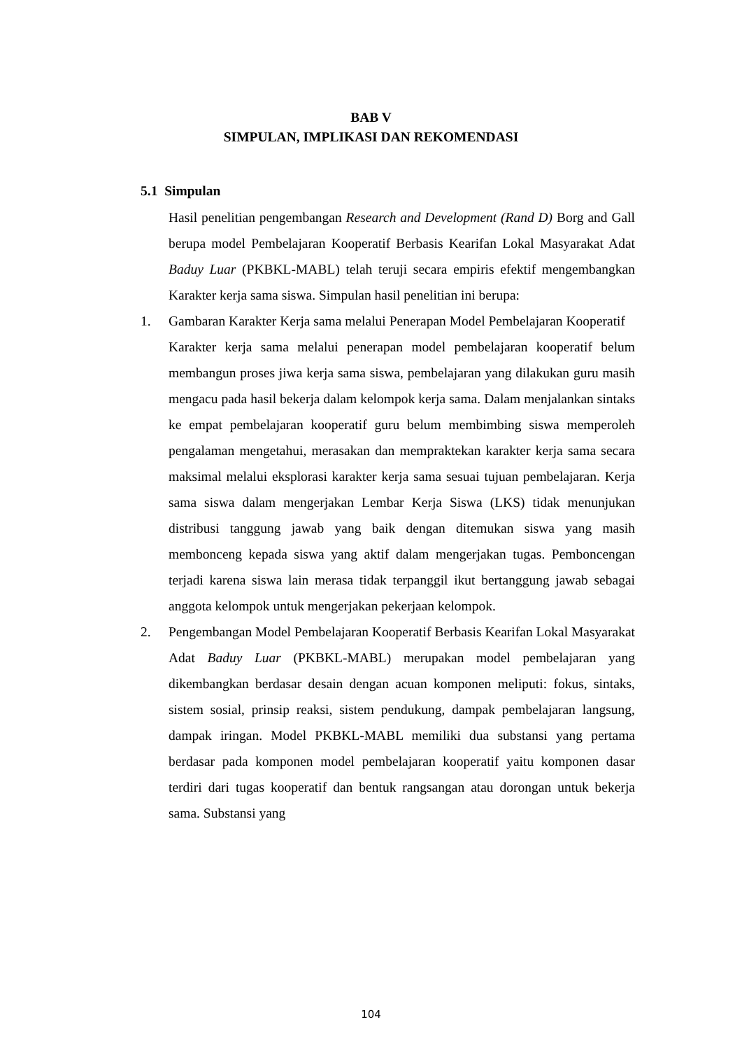BAB V
SIMPULAN, IMPLIKASI DAN REKOMENDASI
5.1 Simpulan
Hasil penelitian pengembangan Research and Development (Rand D) Borg and Gall berupa model Pembelajaran Kooperatif Berbasis Kearifan Lokal Masyarakat Adat Baduy Luar (PKBKL-MABL) telah teruji secara empiris efektif mengembangkan Karakter kerja sama siswa. Simpulan hasil penelitian ini berupa:
1. Gambaran Karakter Kerja sama melalui Penerapan Model Pembelajaran Kooperatif
Karakter kerja sama melalui penerapan model pembelajaran kooperatif belum membangun proses jiwa kerja sama siswa, pembelajaran yang dilakukan guru masih mengacu pada hasil bekerja dalam kelompok kerja sama. Dalam menjalankan sintaks ke empat pembelajaran kooperatif guru belum membimbing siswa memperoleh pengalaman mengetahui, merasakan dan mempraktekan karakter kerja sama secara maksimal melalui eksplorasi karakter kerja sama sesuai tujuan pembelajaran. Kerja sama siswa dalam mengerjakan Lembar Kerja Siswa (LKS) tidak menunjukan distribusi tanggung jawab yang baik dengan ditemukan siswa yang masih membonceng kepada siswa yang aktif dalam mengerjakan tugas. Pemboncengan terjadi karena siswa lain merasa tidak terpanggil ikut bertanggung jawab sebagai anggota kelompok untuk mengerjakan pekerjaan kelompok.
2. Pengembangan Model Pembelajaran Kooperatif Berbasis Kearifan Lokal Masyarakat Adat Baduy Luar (PKBKL-MABL) merupakan model pembelajaran yang dikembangkan berdasar desain dengan acuan komponen meliputi: fokus, sintaks, sistem sosial, prinsip reaksi, sistem pendukung, dampak pembelajaran langsung, dampak iringan. Model PKBKL-MABL memiliki dua substansi yang pertama berdasar pada komponen model pembelajaran kooperatif yaitu komponen dasar terdiri dari tugas kooperatif dan bentuk rangsangan atau dorongan untuk bekerja sama. Substansi yang
104